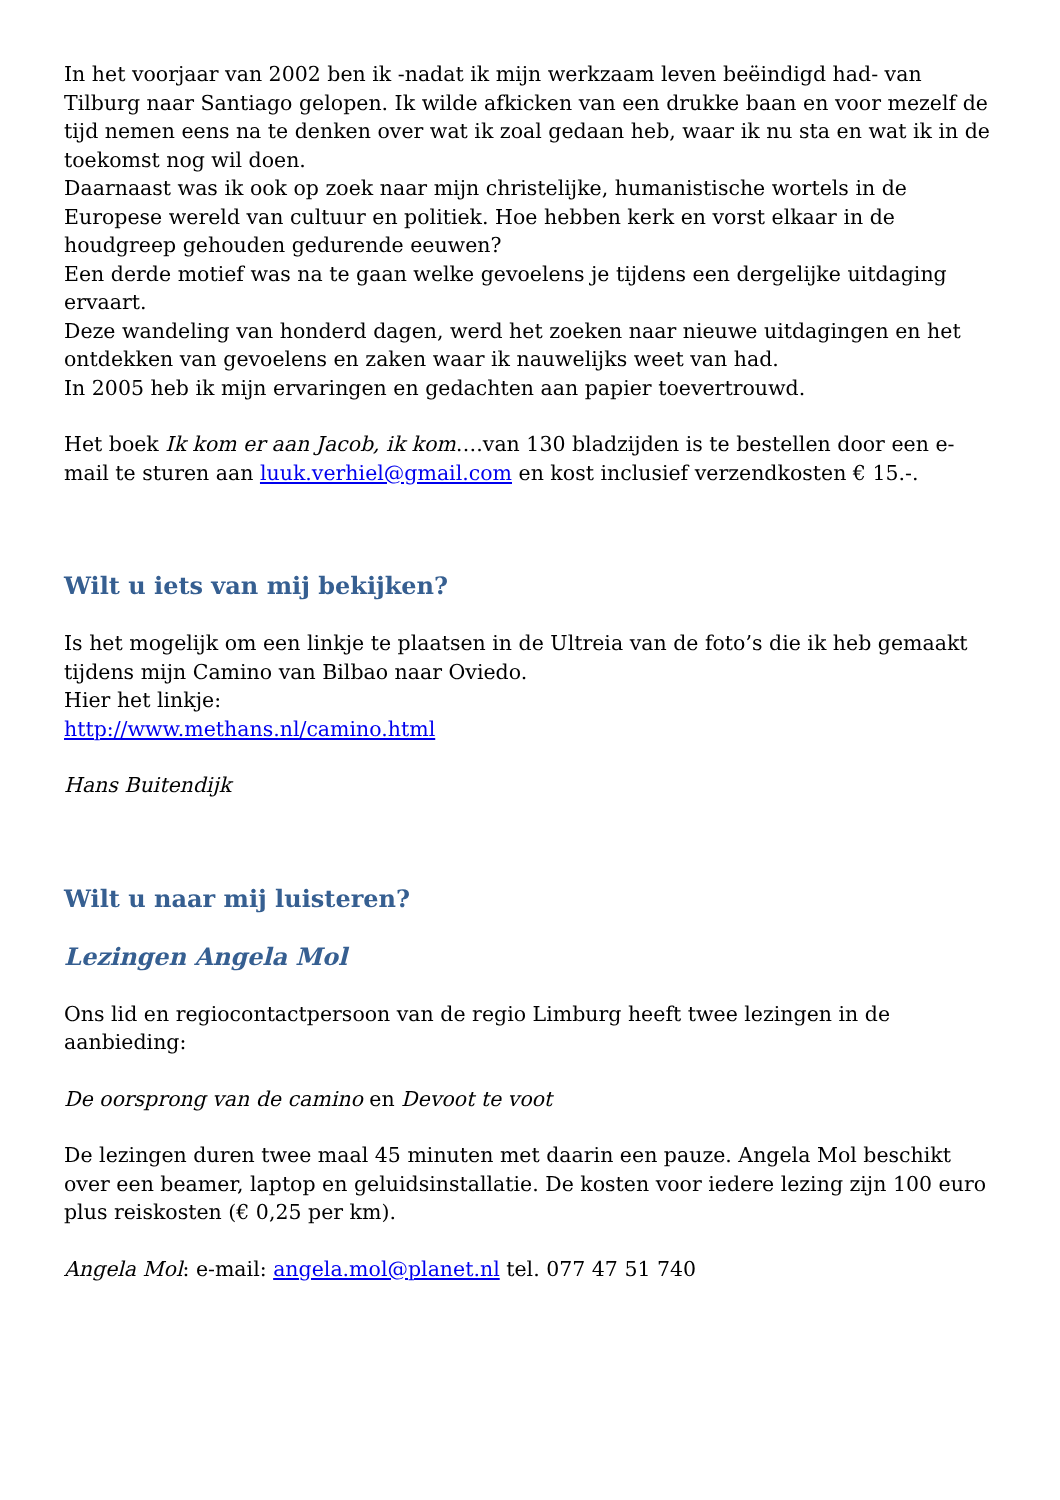In het voorjaar van 2002 ben ik -nadat ik mijn werkzaam leven beëindigd had- van Tilburg naar Santiago gelopen. Ik wilde afkicken van een drukke baan en voor mezelf de tijd nemen eens na te denken over wat ik zoal gedaan heb, waar ik nu sta en wat ik in de toekomst nog wil doen.
Daarnaast was ik ook op zoek naar mijn christelijke, humanistische wortels in de Europese wereld van cultuur en politiek. Hoe hebben kerk en vorst elkaar in de houdgreep gehouden gedurende eeuwen?
Een derde motief was na te gaan welke gevoelens je tijdens een dergelijke uitdaging ervaart.
Deze wandeling van honderd dagen, werd het zoeken naar nieuwe uitdagingen en het ontdekken van gevoelens en zaken waar ik nauwelijks weet van had.
In 2005 heb ik mijn ervaringen en gedachten aan papier toevertrouwd.
Het boek Ik kom er aan Jacob, ik kom….van 130 bladzijden is te bestellen door een e-mail te sturen aan luuk.verhiel@gmail.com en kost inclusief verzendkosten € 15.-.
Wilt u iets van mij bekijken?
Is het mogelijk om een linkje te plaatsen in de Ultreia van de foto’s die ik heb gemaakt tijdens mijn Camino van Bilbao naar Oviedo.
Hier het linkje:
http://www.methans.nl/camino.html
Hans Buitendijk
Wilt u naar mij luisteren?
Lezingen Angela Mol
Ons lid en regiocontactpersoon van de regio Limburg heeft twee lezingen in de aanbieding:
De oorsprong van de camino en Devoot te voot
De lezingen duren twee maal 45 minuten met daarin een pauze. Angela Mol beschikt over een beamer, laptop en geluidsinstallatie. De kosten voor iedere lezing zijn 100 euro plus reiskosten (€ 0,25 per km).
Angela Mol: e-mail: angela.mol@planet.nl tel. 077 47 51 740